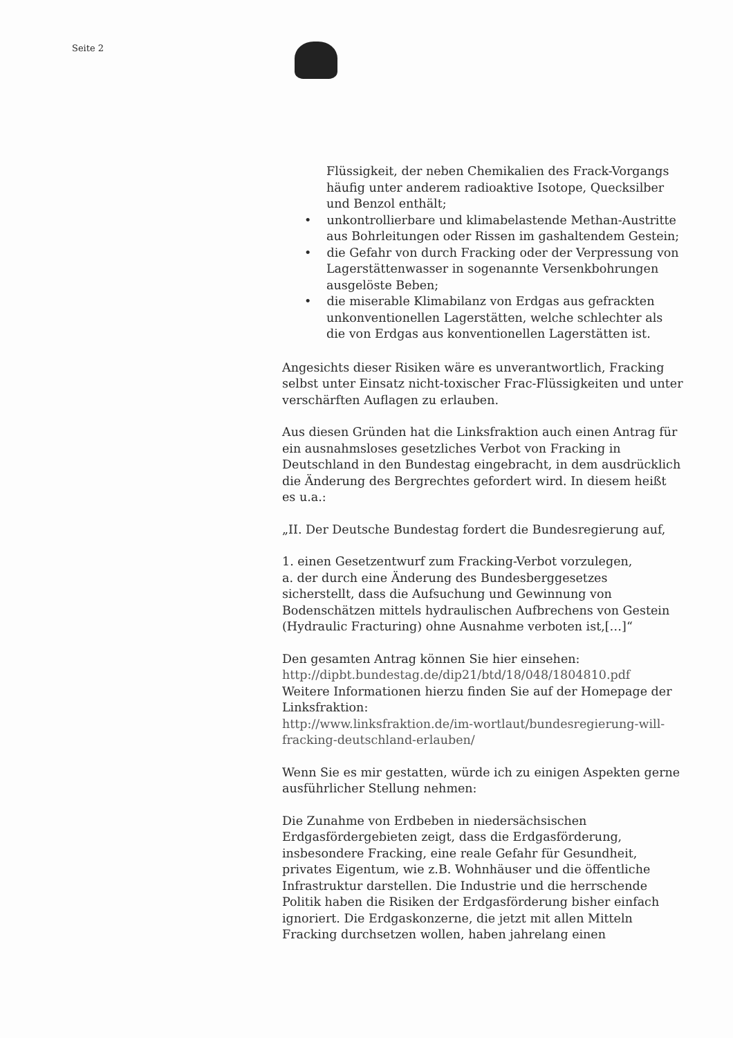Seite 2
Flüssigkeit, der neben Chemikalien des Frack-Vorgangs häufig unter anderem radioaktive Isotope, Quecksilber und Benzol enthält;
• unkontrollierbare und klimabelastende Methan-Austritte aus Bohrleitungen oder Rissen im gashaltendem Gestein;
• die Gefahr von durch Fracking oder der Verpressung von Lagerstättenwasser in sogenannte Versenkbohrungen ausgelöste Beben;
• die miserable Klimabilanz von Erdgas aus gefrackten unkonventionellen Lagerstätten, welche schlechter als die von Erdgas aus konventionellen Lagerstätten ist.
Angesichts dieser Risiken wäre es unverantwortlich, Fracking selbst unter Einsatz nicht-toxischer Frac-Flüssigkeiten und unter verschärften Auflagen zu erlauben.
Aus diesen Gründen hat die Linksfraktion auch einen Antrag für ein ausnahmsloses gesetzliches Verbot von Fracking in Deutschland in den Bundestag eingebracht, in dem ausdrücklich die Änderung des Bergrechtes gefordert wird. In diesem heißt es u.a.:
„II. Der Deutsche Bundestag fordert die Bundesregierung auf,
1. einen Gesetzentwurf zum Fracking-Verbot vorzulegen,
a. der durch eine Änderung des Bundesberggesetzes sicherstellt, dass die Aufsuchung und Gewinnung von Bodenschätzen mittels hydraulischen Aufbrechens von Gestein (Hydraulic Fracturing) ohne Ausnahme verboten ist,[…]“
Den gesamten Antrag können Sie hier einsehen:
http://dipbt.bundestag.de/dip21/btd/18/048/1804810.pdf
Weitere Informationen hierzu finden Sie auf der Homepage der Linksfraktion:
http://www.linksfraktion.de/im-wortlaut/bundesregierung-will-fracking-deutschland-erlauben/
Wenn Sie es mir gestatten, würde ich zu einigen Aspekten gerne ausführlicher Stellung nehmen:
Die Zunahme von Erdbeben in niedersächsischen Erdgasfördergebieten zeigt, dass die Erdgasförderung, insbesondere Fracking, eine reale Gefahr für Gesundheit, privates Eigentum, wie z.B. Wohnhäuser und die öffentliche Infrastruktur darstellen. Die Industrie und die herrschende Politik haben die Risiken der Erdgasförderung bisher einfach ignoriert. Die Erdgaskonzerne, die jetzt mit allen Mitteln Fracking durchsetzen wollen, haben jahrelang einen